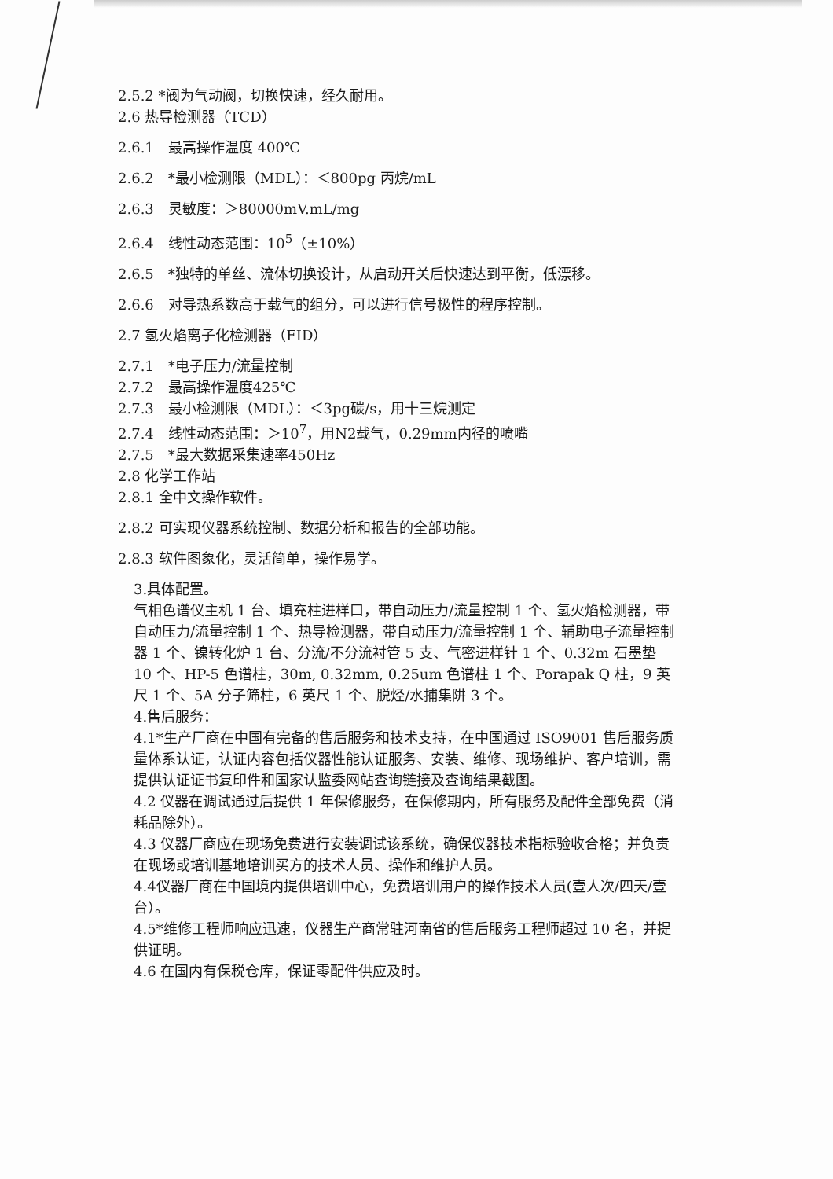2.5.2 *阀为气动阀，切换快速，经久耐用。
2.6 热导检测器（TCD）
2.6.1　最高操作温度 400℃
2.6.2　*最小检测限（MDL）：＜800pg 丙烷/mL
2.6.3　灵敏度：＞80000mV.mL/mg
2.6.4　线性动态范围：10<sup>5</sup>（±10%）
2.6.5　*独特的单丝、流体切换设计，从启动开关后快速达到平衡，低漂移。
2.6.6　对导热系数高于载气的组分，可以进行信号极性的程序控制。
2.7 氢火焰离子化检测器（FID）
2.7.1　*电子压力/流量控制
2.7.2　最高操作温度425℃
2.7.3　最小检测限（MDL）：＜3pg碳/s，用十三烷测定
2.7.4　线性动态范围：＞10<sup>7</sup>，用N2载气，0.29mm内径的喷嘴
2.7.5　*最大数据采集速率450Hz
2.8 化学工作站
2.8.1 全中文操作软件。
2.8.2 可实现仪器系统控制、数据分析和报告的全部功能。
2.8.3 软件图象化，灵活简单，操作易学。
3.具体配置。
气相色谱仪主机 1 台、填充柱进样口，带自动压力/流量控制 1 个、氢火焰检测器，带自动压力/流量控制 1 个、热导检测器，带自动压力/流量控制 1 个、辅助电子流量控制器 1 个、镍转化炉 1 台、分流/不分流衬管 5 支、气密进样针 1 个、0.32m 石墨垫 10 个、HP-5 色谱柱，30m, 0.32mm, 0.25um 色谱柱 1 个、Porapak Q 柱，9 英尺 1 个、5A 分子筛柱，6 英尺 1 个、脱烃/水捕集阱 3 个。
4.售后服务：
4.1*生产厂商在中国有完备的售后服务和技术支持，在中国通过 ISO9001 售后服务质量体系认证，认证内容包括仪器性能认证服务、安装、维修、现场维护、客户培训，需提供认证证书复印件和国家认监委网站查询链接及查询结果截图。
4.2 仪器在调试通过后提供 1 年保修服务，在保修期内，所有服务及配件全部免费（消耗品除外）。
4.3 仪器厂商应在现场免费进行安装调试该系统，确保仪器技术指标验收合格；并负责在现场或培训基地培训买方的技术人员、操作和维护人员。
4.4仪器厂商在中国境内提供培训中心，免费培训用户的操作技术人员(壹人次/四天/壹台）。
4.5*维修工程师响应迅速，仪器生产商常驻河南省的售后服务工程师超过 10 名，并提供证明。
4.6 在国内有保税仓库，保证零配件供应及时。